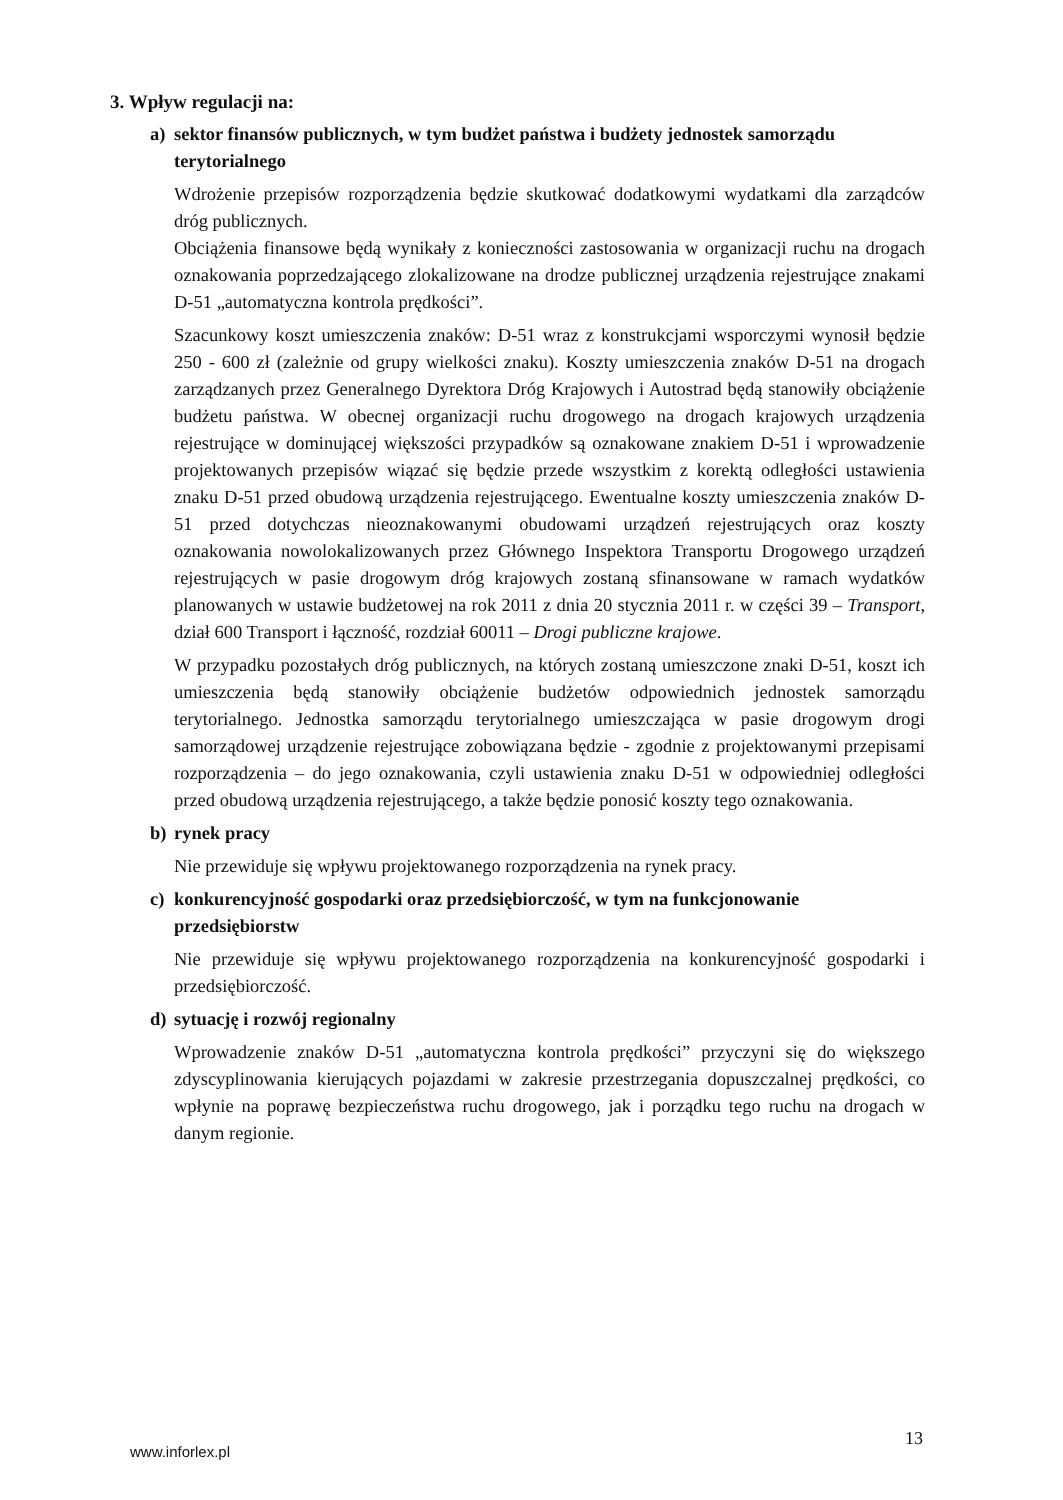3. Wpływ regulacji na:
a) sektor finansów publicznych, w tym budżet państwa i budżety jednostek samorządu terytorialnego
Wdrożenie przepisów rozporządzenia będzie skutkować dodatkowymi wydatkami dla zarządców dróg publicznych.
Obciążenia finansowe będą wynikały z konieczności zastosowania w organizacji ruchu na drogach oznakowania poprzedzającego zlokalizowane na drodze publicznej urządzenia rejestrujące znakami D-51 „automatyczna kontrola prędkości”.
Szacunkowy koszt umieszczenia znaków: D-51 wraz z konstrukcjami wsporczymi wynosił będzie 250 - 600 zł (zależnie od grupy wielkości znaku). Koszty umieszczenia znaków D-51 na drogach zarządzanych przez Generalnego Dyrektora Dróg Krajowych i Autostrad będą stanowiły obciążenie budżetu państwa. W obecnej organizacji ruchu drogowego na drogach krajowych urządzenia rejestrujące w dominującej większości przypadków są oznakowane znakiem D-51 i wprowadzenie projektowanych przepisów wiązać się będzie przede wszystkim z korektą odległości ustawienia znaku D-51 przed obudową urządzenia rejestrującego. Ewentualne koszty umieszczenia znaków D-51 przed dotychczas nieoznakowanymi obudowami urządzeń rejestrujących oraz koszty oznakowania nowolokalizowanych przez Głównego Inspektora Transportu Drogowego urządzeń rejestrujących w pasie drogowym dróg krajowych zostaną sfinansowane w ramach wydatków planowanych w ustawie budżetowej na rok 2011 z dnia 20 stycznia 2011 r. w części 39 – Transport, dział 600 Transport i łączność, rozdział 60011 – Drogi publiczne krajowe.
W przypadku pozostałych dróg publicznych, na których zostaną umieszczone znaki D-51, koszt ich umieszczenia będą stanowiły obciążenie budżetów odpowiednich jednostek samorządu terytorialnego. Jednostka samorządu terytorialnego umieszczająca w pasie drogowym drogi samorządowej urządzenie rejestrujące zobowiązana będzie - zgodnie z projektowanymi przepisami rozporządzenia – do jego oznakowania, czyli ustawienia znaku D-51 w odpowiedniej odległości przed obudową urządzenia rejestrującego, a także będzie ponosić koszty tego oznakowania.
b) rynek pracy
Nie przewiduje się wpływu projektowanego rozporządzenia na rynek pracy.
c) konkurencyjność gospodarki oraz przedsiębiorczość, w tym na funkcjonowanie przedsiębiorstw
Nie przewiduje się wpływu projektowanego rozporządzenia na konkurencyjność gospodarki i przedsiębiorczość.
d) sytuację i rozwój regionalny
Wprowadzenie znaków D-51 „automatyczna kontrola prędkości” przyczyni się do większego zdyscyplinowania kierujących pojazdami w zakresie przestrzegania dopuszczalnej prędkości, co wpłynie na poprawę bezpieczeństwa ruchu drogowego, jak i porządku tego ruchu na drogach w danym regionie.
13
www.inforlex.pl